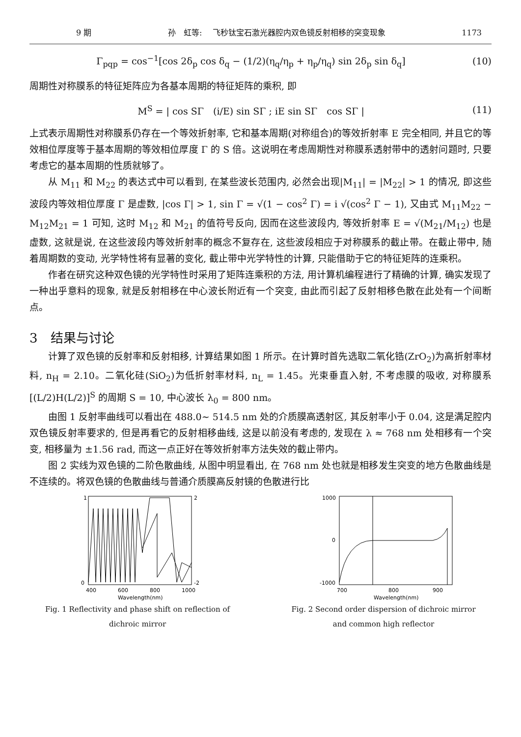9 期 孙　虹等:　 飞秒钛宝石激光器腔内双色镜反射相移的突变现象 1173
Γ<sub>pqp</sub> = cos<sup>−1</sup>[cos 2δ<sub>p</sub> cos δ<sub>q</sub> − (1/2)(η<sub>q</sub>/η<sub>p</sub> + η<sub>p</sub>/η<sub>q</sub>) sin 2δ<sub>p</sub> sin δ<sub>q</sub>] (10)
周期性对称膜系的特征矩阵应为各基本周期的特征矩阵的乘积, 即
M<sup>S</sup> = | cos SΓ　(i/E) sin SΓ ; iE sin SΓ　cos SΓ | (11)
上式表示周期性对称膜系仍存在一个等效折射率, 它和基本周期(对称组合)的等效折射率 E 完全相同, 并且它的等效相位厚度等于基本周期的等效相位厚度 Γ 的 S 倍。这说明在考虑周期性对称膜系透射带中的透射问题时, 只要考虑它的基本周期的性质就够了。
从 M<sub>11</sub> 和 M<sub>22</sub> 的表达式中可以看到, 在某些波长范围内, 必然会出现|M<sub>11</sub>| = |M<sub>22</sub>| > 1 的情况, 即这些波段内等效相位厚度 Γ 是虚数, |cos Γ| > 1, sin Γ = √(1 − cos<sup>2</sup> Γ) = i √(cos<sup>2</sup> Γ − 1), 又由式 M<sub>11</sub>M<sub>22</sub> − M<sub>12</sub>M<sub>21</sub> = 1 可知, 这时 M<sub>12</sub> 和 M<sub>21</sub> 的值符号反向, 因而在这些波段内, 等效折射率 E = √(M<sub>21</sub>/M<sub>12</sub>) 也是虚数, 这就是说, 在这些波段内等效折射率的概念不复存在, 这些波段相应于对称膜系的截止带。在截止带中, 随着周期数的变动, 光学特性将有显著的变化, 截止带中光学特性的计算, 只能借助于它的特征矩阵的连乘积。
作者在研究这种双色镜的光学特性时采用了矩阵连乘积的方法, 用计算机编程进行了精确的计算, 确实发现了一种出乎意料的现象, 就是反射相移在中心波长附近有一个突变, 由此而引起了反射相移色散在此处有一个间断点。
3　结果与讨论
计算了双色镜的反射率和反射相移, 计算结果如图 1 所示。在计算时首先选取二氧化锆(ZrO<sub>2</sub>)为高折射率材料, n<sub>H</sub> = 2.10。二氧化硅(SiO<sub>2</sub>)为低折射率材料, n<sub>L</sub> = 1.45。光束垂直入射, 不考虑膜的吸收, 对称膜系[(L/2)H(L/2)]<sup>S</sup> 的周期 S = 10, 中心波长 λ<sub>0</sub> = 800 nm。
由图 1 反射率曲线可以看出在 488.0~ 514.5 nm 处的介质膜高透射区, 其反射率小于 0.04, 这是满足腔内双色镜反射率要求的, 但是再看它的反射相移曲线, 这是以前没有考虑的, 发现在 λ ≈ 768 nm 处相移有一个突变, 相移量为 ±1.56 rad, 而这一点正好在等效折射率方法失效的截止带内。
图 2 实线为双色镜的二阶色散曲线, 从图中明显看出, 在 768 nm 处也就是相移发生突变的地方色散曲线是不连续的。将双色镜的色散曲线与普通介质膜高反射镜的色散进行比
1
0
2
-2
400
600
800
1000
Wavelength(nm)
Fig. 1 Reflectivity and phase shift on reflection of
dichroic mirror
1000
0
-1000
700
800
900
Wavelength(nm)
Fig. 2 Second order dispersion of dichroic mirror
and common high reflector